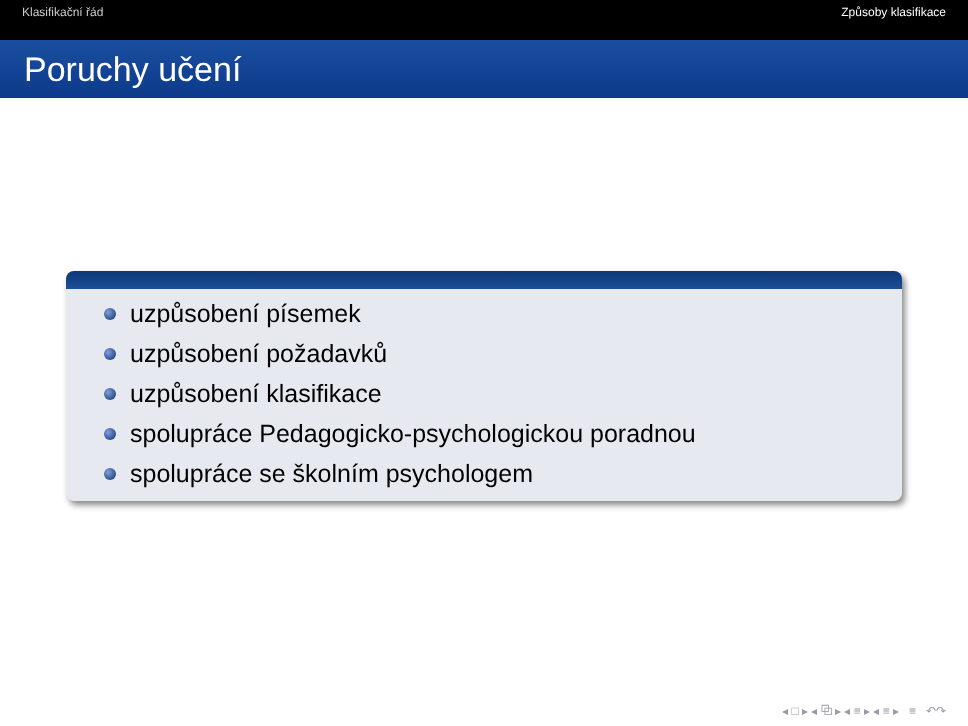Klasifikační řád Způsoby klasifikace
Poruchy učení
uzpůsobení písemek
uzpůsobení požadavků
uzpůsobení klasifikace
spolupráce Pedagogicko-psychologickou poradnou
spolupráce se školním psychologem
◂ □ ▸ ◂ ⧉ ▸ ◂ ≡ ▸ ◂ ≡ ▸ ≡ ↶↷